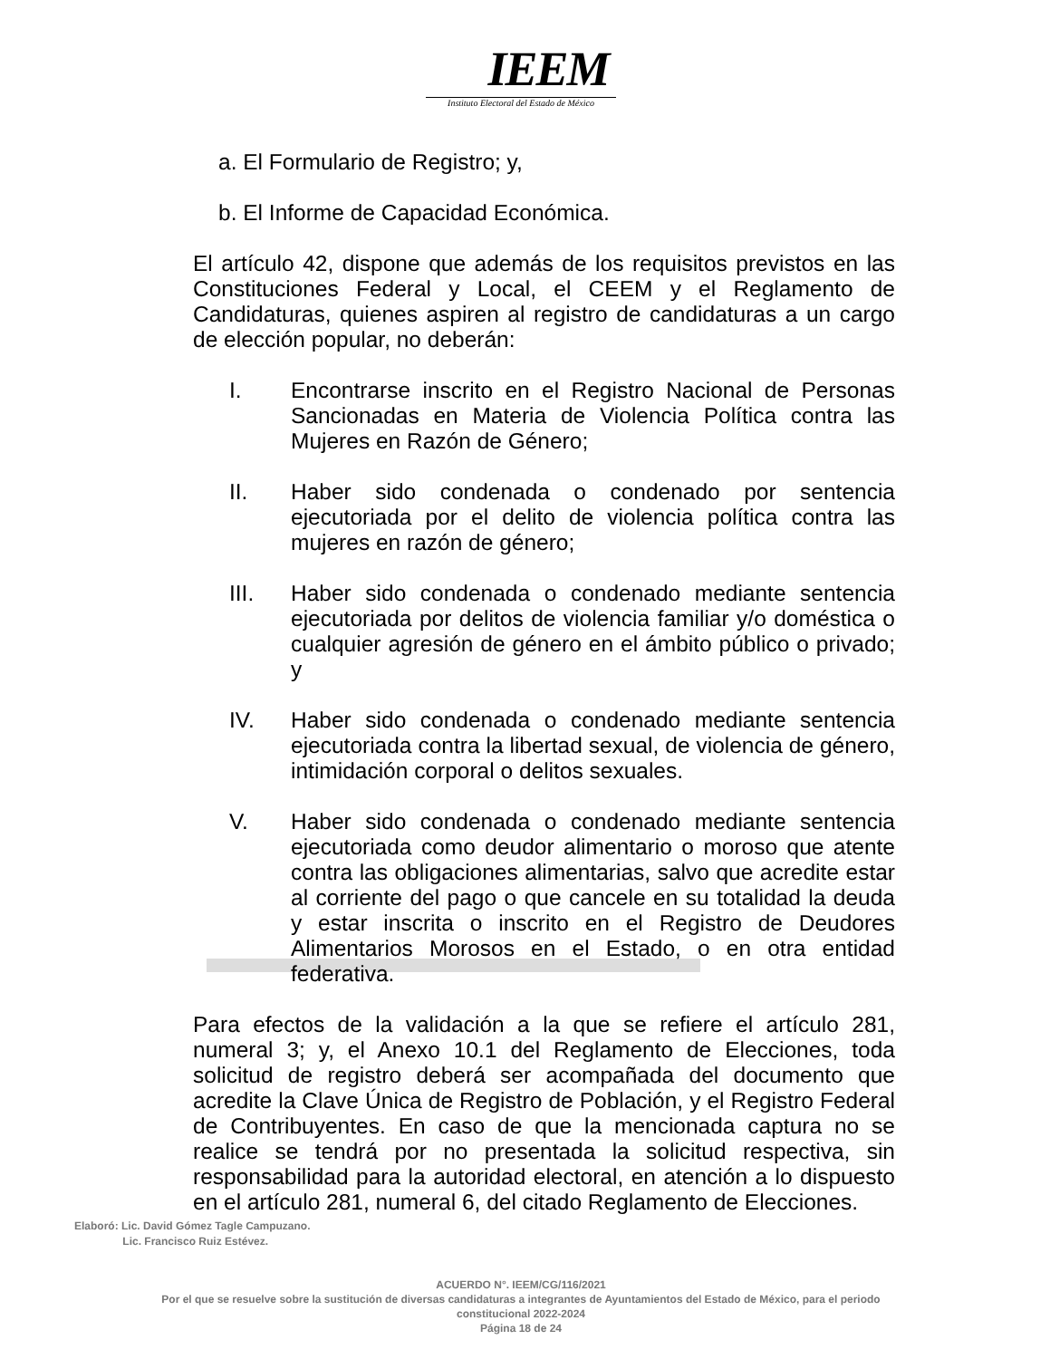IEEM
Instituto Electoral del Estado de México
a. El Formulario de Registro; y,
b. El Informe de Capacidad Económica.
El artículo 42, dispone que además de los requisitos previstos en las Constituciones Federal y Local, el CEEM y el Reglamento de Candidaturas, quienes aspiren al registro de candidaturas a un cargo de elección popular, no deberán:
I. Encontrarse inscrito en el Registro Nacional de Personas Sancionadas en Materia de Violencia Política contra las Mujeres en Razón de Género;
II. Haber sido condenada o condenado por sentencia ejecutoriada por el delito de violencia política contra las mujeres en razón de género;
III. Haber sido condenada o condenado mediante sentencia ejecutoriada por delitos de violencia familiar y/o doméstica o cualquier agresión de género en el ámbito público o privado; y
IV. Haber sido condenada o condenado mediante sentencia ejecutoriada contra la libertad sexual, de violencia de género, intimidación corporal o delitos sexuales.
V. Haber sido condenada o condenado mediante sentencia ejecutoriada como deudor alimentario o moroso que atente contra las obligaciones alimentarias, salvo que acredite estar al corriente del pago o que cancele en su totalidad la deuda y estar inscrita o inscrito en el Registro de Deudores Alimentarios Morosos en el Estado, o en otra entidad federativa.
Para efectos de la validación a la que se refiere el artículo 281, numeral 3; y, el Anexo 10.1 del Reglamento de Elecciones, toda solicitud de registro deberá ser acompañada del documento que acredite la Clave Única de Registro de Población, y el Registro Federal de Contribuyentes. En caso de que la mencionada captura no se realice se tendrá por no presentada la solicitud respectiva, sin responsabilidad para la autoridad electoral, en atención a lo dispuesto en el artículo 281, numeral 6, del citado Reglamento de Elecciones.
Elaboró: Lic. David Gómez Tagle Campuzano.
Lic. Francisco Ruiz Estévez.
ACUERDO N°. IEEM/CG/116/2021
Por el que se resuelve sobre la sustitución de diversas candidaturas a integrantes de Ayuntamientos del Estado de México, para el periodo constitucional 2022-2024
Página 18 de 24